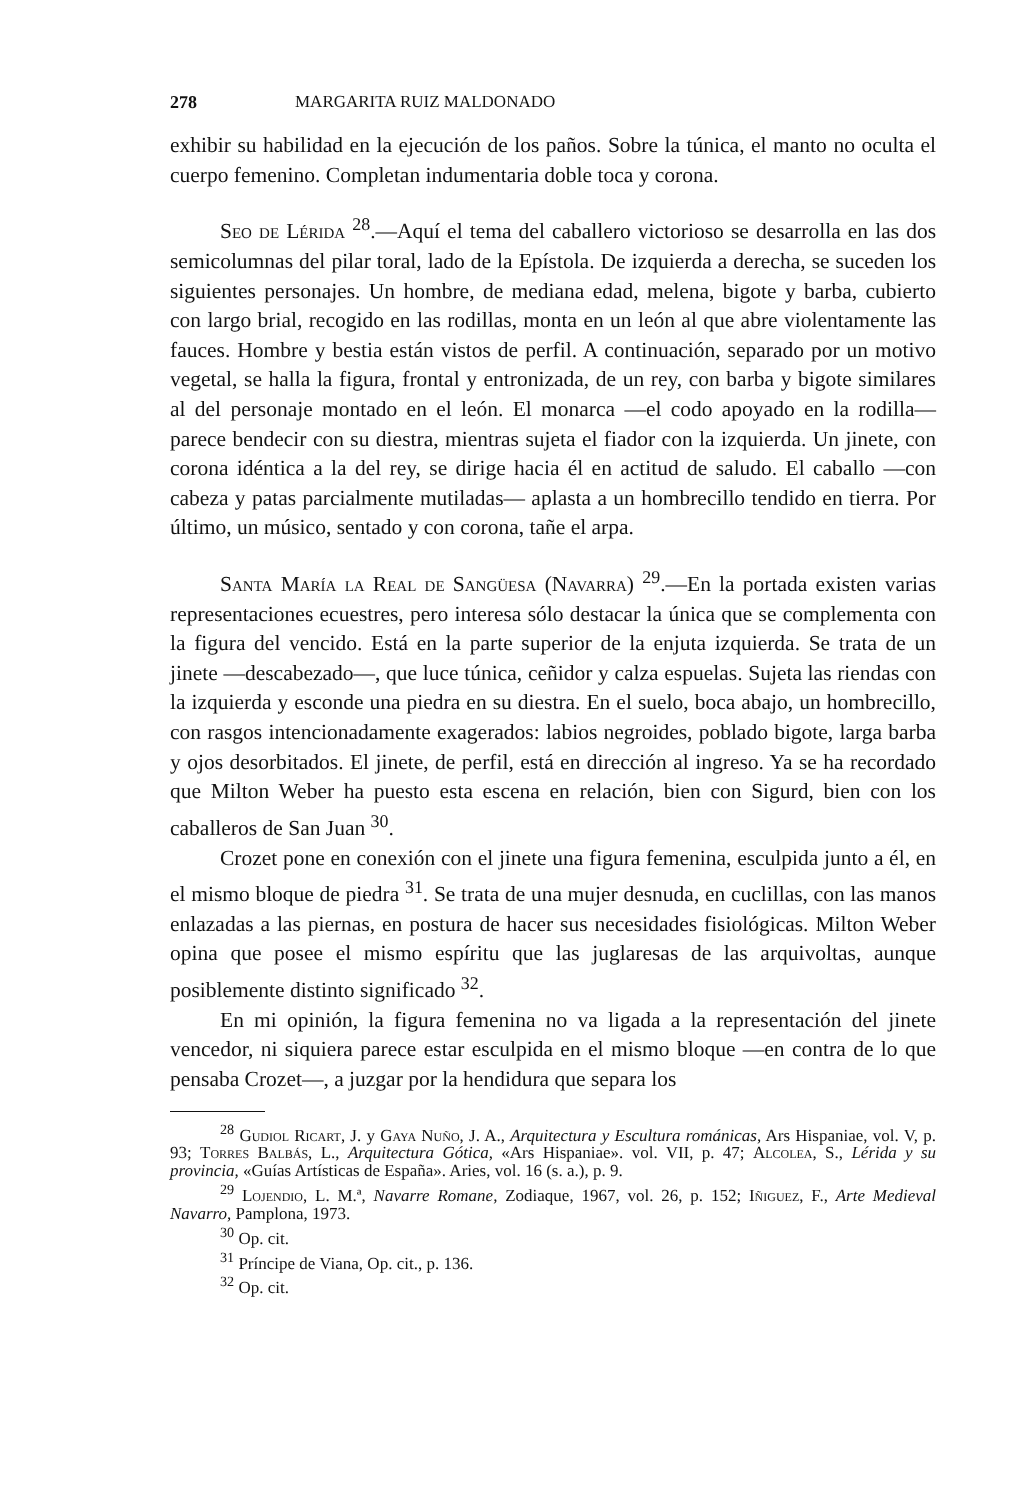278 MARGARITA RUIZ MALDONADO
exhibir su habilidad en la ejecución de los paños. Sobre la túnica, el manto no oculta el cuerpo femenino. Completan indumentaria doble toca y corona.
Seo de Lérida <sup>28</sup>.—Aquí el tema del caballero victorioso se desarrolla en las dos semicolumnas del pilar toral, lado de la Epístola. De izquierda a derecha, se suceden los siguientes personajes. Un hombre, de mediana edad, melena, bigote y barba, cubierto con largo brial, recogido en las rodillas, monta en un león al que abre violentamente las fauces. Hombre y bestia están vistos de perfil. A continuación, separado por un motivo vegetal, se halla la figura, frontal y entronizada, de un rey, con barba y bigote similares al del personaje montado en el león. El monarca —el codo apoyado en la rodilla— parece bendecir con su diestra, mientras sujeta el fiador con la izquierda. Un jinete, con corona idéntica a la del rey, se dirige hacia él en actitud de saludo. El caballo —con cabeza y patas parcialmente mutiladas— aplasta a un hombrecillo tendido en tierra. Por último, un músico, sentado y con corona, tañe el arpa.
Santa María la Real de Sangüesa (Navarra) <sup>29</sup>.—En la portada existen varias representaciones ecuestres, pero interesa sólo destacar la única que se complementa con la figura del vencido. Está en la parte superior de la enjuta izquierda. Se trata de un jinete —descabezado—, que luce túnica, ceñidor y calza espuelas. Sujeta las riendas con la izquierda y esconde una piedra en su diestra. En el suelo, boca abajo, un hombrecillo, con rasgos intencionadamente exagerados: labios negroides, poblado bigote, larga barba y ojos desorbitados. El jinete, de perfil, está en dirección al ingreso. Ya se ha recordado que Milton Weber ha puesto esta escena en relación, bien con Sigurd, bien con los caballeros de San Juan <sup>30</sup>.
Crozet pone en conexión con el jinete una figura femenina, esculpida junto a él, en el mismo bloque de piedra <sup>31</sup>. Se trata de una mujer desnuda, en cuclillas, con las manos enlazadas a las piernas, en postura de hacer sus necesidades fisiológicas. Milton Weber opina que posee el mismo espíritu que las juglaresas de las arquivoltas, aunque posiblemente distinto significado <sup>32</sup>.
En mi opinión, la figura femenina no va ligada a la representación del jinete vencedor, ni siquiera parece estar esculpida en el mismo bloque —en contra de lo que pensaba Crozet—, a juzgar por la hendidura que separa los
<sup>28</sup> Gudiol Ricart, J. y Gaya Nuño, J. A., Arquitectura y Escultura románicas, Ars Hispaniae, vol. V, p. 93; Torres Balbás, L., Arquitectura Gótica, «Ars Hispaniae». vol. VII, p. 47; Alcolea, S., Lérida y su provincia, «Guías Artísticas de España». Aries, vol. 16 (s. a.), p. 9.
<sup>29</sup> Lojendio, L. M.ª, Navarre Romane, Zodiaque, 1967, vol. 26, p. 152; Iñiguez, F., Arte Medieval Navarro, Pamplona, 1973.
<sup>30</sup> Op. cit.
<sup>31</sup> Príncipe de Viana, Op. cit., p. 136.
<sup>32</sup> Op. cit.